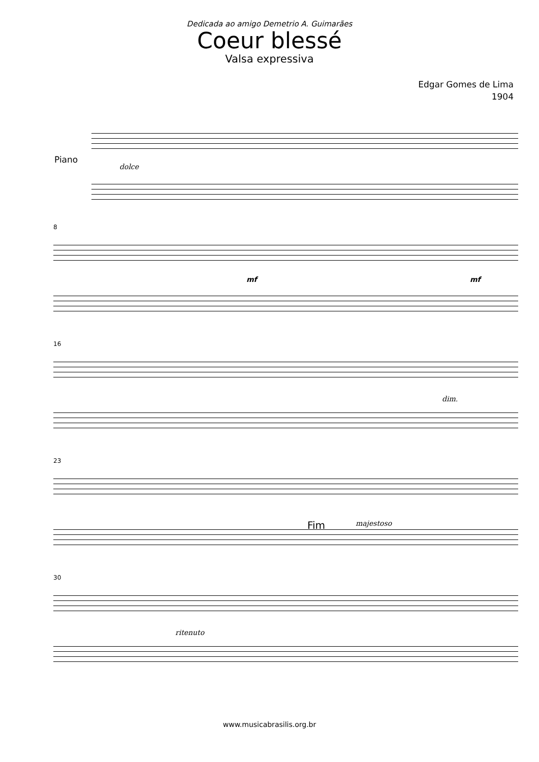Dedicada ao amigo Demetrio A. Guimarães
Coeur blessé
Valsa expressiva
Edgar Gomes de Lima
1904
Piano
dolce
8
mf mf
16
dim.
23
Fim majestoso
30
ritenuto
www.musicabrasilis.org.br